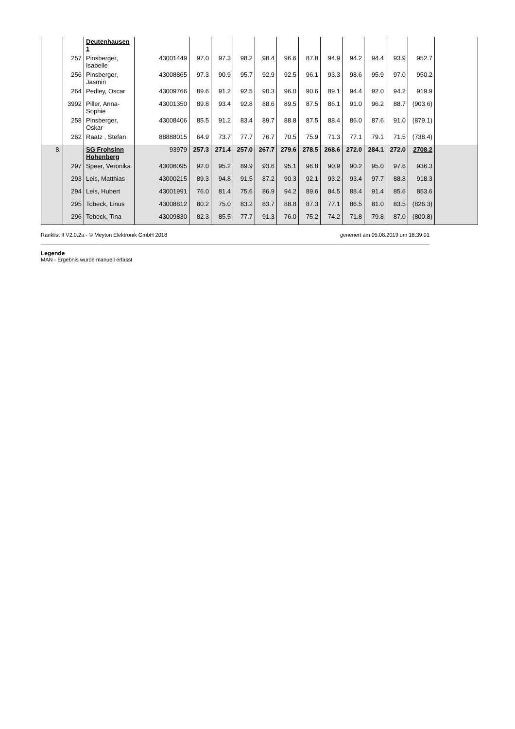| | | Deutenhausen 1 | | | | | | | | | | | | | |
| | 257 | Pinsberger, Isabelle | 43001449 | 97.0 | 97.3 | 98.2 | 98.4 | 96.6 | 87.8 | 94.9 | 94.2 | 94.4 | 93.9 | 952.7 | |
| | 256 | Pinsberger, Jasmin | 43008865 | 97.3 | 90.9 | 95.7 | 92.9 | 92.5 | 96.1 | 93.3 | 98.6 | 95.9 | 97.0 | 950.2 | |
| | 264 | Pedley, Oscar | 43009766 | 89.6 | 91.2 | 92.5 | 90.3 | 96.0 | 90.6 | 89.1 | 94.4 | 92.0 | 94.2 | 919.9 | |
| | 3992 | Piller, Anna-Sophie | 43001350 | 89.8 | 93.4 | 92.8 | 88.6 | 89.5 | 87.5 | 86.1 | 91.0 | 96.2 | 88.7 | (903.6) | |
| | 258 | Pinsberger, Oskar | 43008406 | 85.5 | 91.2 | 83.4 | 89.7 | 88.8 | 87.5 | 88.4 | 86.0 | 87.6 | 91.0 | (879.1) | |
| | 262 | Raatz , Stefan | 88888015 | 64.9 | 73.7 | 77.7 | 76.7 | 70.5 | 75.9 | 71.3 | 77.1 | 79.1 | 71.5 | (738.4) | |
| 8. | | SG Frohsinn Hohenberg | 93979 | 257.3 | 271.4 | 257.0 | 267.7 | 279.6 | 278.5 | 268.6 | 272.0 | 284.1 | 272.0 | 2708.2 | |
| | 297 | Speer, Veronika | 43006095 | 92.0 | 95.2 | 89.9 | 93.6 | 95.1 | 96.8 | 90.9 | 90.2 | 95.0 | 97.6 | 936.3 | |
| | 293 | Leis, Matthias | 43000215 | 89.3 | 94.8 | 91.5 | 87.2 | 90.3 | 92.1 | 93.2 | 93.4 | 97.7 | 88.8 | 918.3 | |
| | 294 | Leis, Hubert | 43001991 | 76.0 | 81.4 | 75.6 | 86.9 | 94.2 | 89.6 | 84.5 | 88.4 | 91.4 | 85.6 | 853.6 | |
| | 295 | Tobeck, Linus | 43008812 | 80.2 | 75.0 | 83.2 | 83.7 | 88.8 | 87.3 | 77.1 | 86.5 | 81.0 | 83.5 | (826.3) | |
| | 296 | Tobeck, Tina | 43009830 | 82.3 | 85.5 | 77.7 | 91.3 | 76.0 | 75.2 | 74.2 | 71.8 | 79.8 | 87.0 | (800.8) | |
Ranklist II V2.0.2a - © Meyton Elektronik GmbH 2018 generiert am 05.08.2019 um 18:39:01
Legende
MAN - Ergebnis wurde manuell erfasst